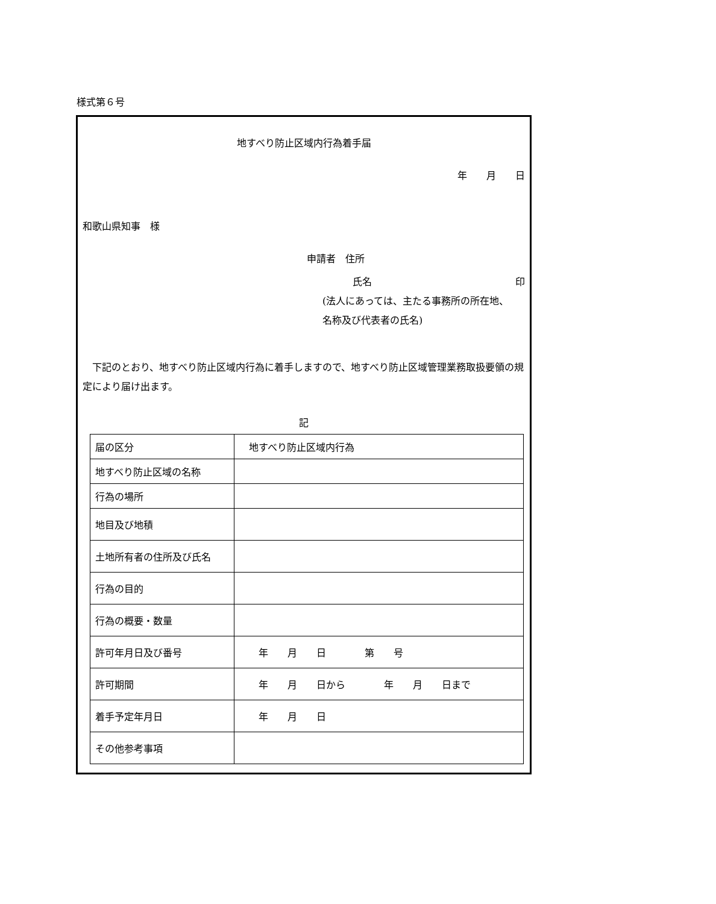様式第６号
地すべり防止区域内行為着手届
年　　月　　日
和歌山県知事　様
申請者　住所
氏名 印
(法人にあっては、主たる事務所の所在地、
名称及び代表者の氏名)
下記のとおり、地すべり防止区域内行為に着手しますので、地すべり防止区域管理業務取扱要領の規定により届け出ます。
記
| 届の区分 | 地すべり防止区域内行為 |
| 地すべり防止区域の名称 | |
| 行為の場所 | |
| 地目及び地積 | |
| 土地所有者の住所及び氏名 | |
| 行為の目的 | |
| 行為の概要・数量 | |
| 許可年月日及び番号 | 年 月 日 第 号 |
| 許可期間 | 年 月 日から 年 月 日まで |
| 着手予定年月日 | 年 月 日 |
| その他参考事項 | |